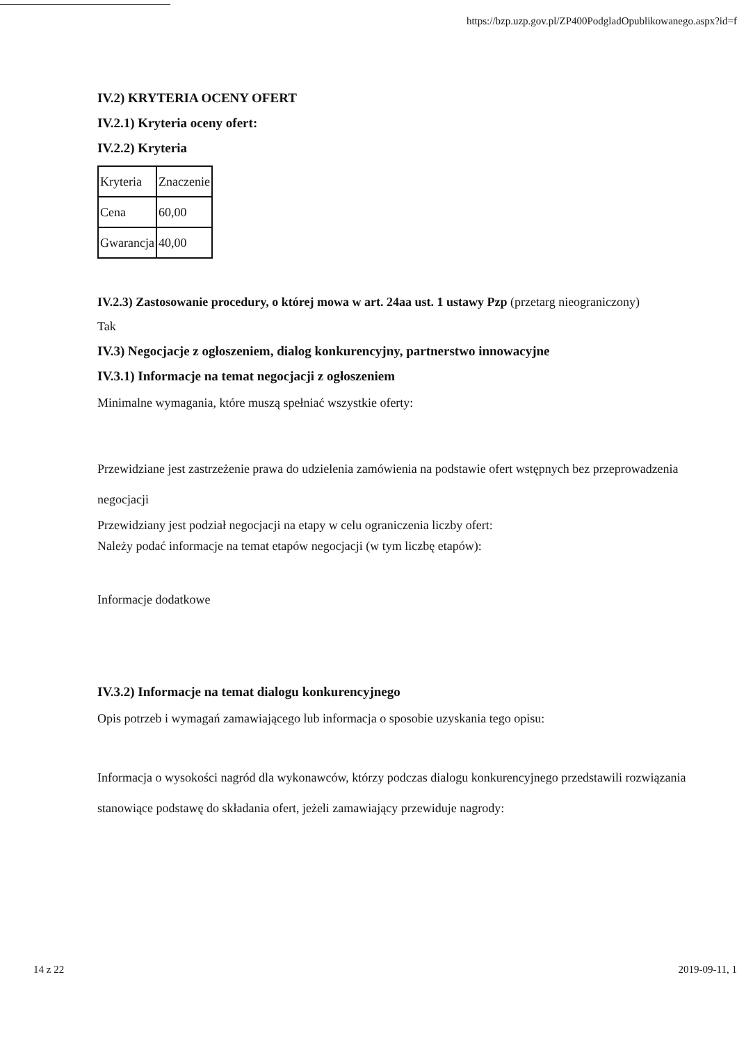https://bzp.uzp.gov.pl/ZP400PodgladOpublikowanego.aspx?id=f
IV.2) KRYTERIA OCENY OFERT
IV.2.1) Kryteria oceny ofert:
IV.2.2) Kryteria
| Kryteria | Znaczenie |
| Cena | 60,00 |
| Gwarancja | 40,00 |
IV.2.3) Zastosowanie procedury, o której mowa w art. 24aa ust. 1 ustawy Pzp (przetarg nieograniczony)
Tak
IV.3) Negocjacje z ogłoszeniem, dialog konkurencyjny, partnerstwo innowacyjne
IV.3.1) Informacje na temat negocjacji z ogłoszeniem
Minimalne wymagania, które muszą spełniać wszystkie oferty:
Przewidziane jest zastrzeżenie prawa do udzielenia zamówienia na podstawie ofert wstępnych bez przeprowadzenia negocjacji
Przewidziany jest podział negocjacji na etapy w celu ograniczenia liczby ofert:
Należy podać informacje na temat etapów negocjacji (w tym liczbę etapów):
Informacje dodatkowe
IV.3.2) Informacje na temat dialogu konkurencyjnego
Opis potrzeb i wymagań zamawiającego lub informacja o sposobie uzyskania tego opisu:
Informacja o wysokości nagród dla wykonawców, którzy podczas dialogu konkurencyjnego przedstawili rozwiązania stanowiące podstawę do składania ofert, jeżeli zamawiający przewiduje nagrody:
14 z 22 2019-09-11, 1